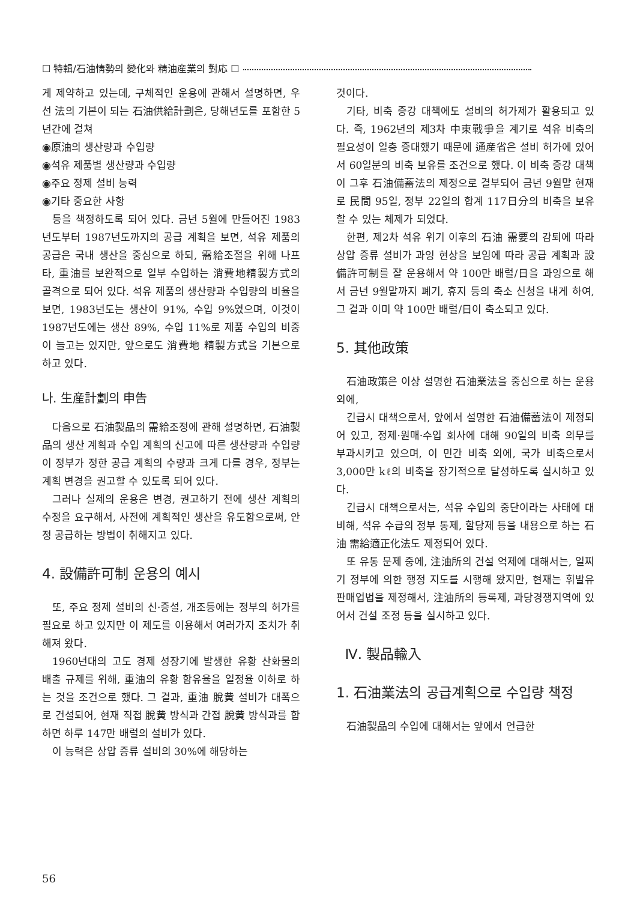☐ 特輯/石油情勢의 變化와 精油産業의 對応 ☐
게 제약하고 있는데, 구체적인 운용에 관해서 설명하면, 우선 法의 기본이 되는 石油供給計劃은, 당해년도를 포함한 5년간에 걸쳐
◉原油의 생산량과 수입량
◉석유 제품별 생산량과 수입량
◉주요 정제 설비 능력
◉기타 중요한 사항
등을 책정하도록 되어 있다. 금년 5월에 만들어진 1983년도부터 1987년도까지의 공급 계획을 보면, 석유 제품의 공급은 국내 생산을 중심으로 하되, 需給조절을 위해 나프타, 重油를 보완적으로 일부 수입하는 消費地精製方式의 골격으로 되어 있다. 석유 제품의 생산량과 수입량의 비율을 보면, 1983년도는 생산이 91%, 수입 9%였으며, 이것이 1987년도에는 생산 89%, 수입 11%로 제품 수입의 비중이 늘고는 있지만, 앞으로도 消費地 精製方式을 기본으로 하고 있다.
나. 生産計劃의 申告
다음으로 石油製品의 需給조정에 관해 설명하면, 石油製品의 생산 계획과 수입 계획의 신고에 따른 생산량과 수입량이 정부가 정한 공급 계획의 수량과 크게 다를 경우, 정부는 계획 변경을 권고할 수 있도록 되어 있다.
그러나 실제의 운용은 변경, 권고하기 전에 생산 계획의 수정을 요구해서, 사전에 계획적인 생산을 유도함으로써, 안정 공급하는 방법이 취해지고 있다.
4. 設備許可制 운용의 예시
또, 주요 정제 설비의 신·증설, 개조등에는 정부의 허가를 필요로 하고 있지만 이 제도를 이용해서 여러가지 조치가 취해져 왔다.
1960년대의 고도 경제 성장기에 발생한 유황 산화물의 배출 규제를 위해, 重油의 유황 함유율을 일정율 이하로 하는 것을 조건으로 했다. 그 결과, 重油 脫黄 설비가 대폭으로 건설되어, 현재 직접 脫黄 방식과 간접 脫黄 방식과를 합하면 하루 147만 배럴의 설비가 있다.
이 능력은 상압 증류 설비의 30%에 해당하는
것이다.
기타, 비축 증강 대책에도 설비의 허가제가 활용되고 있다. 즉, 1962년의 제3차 中東戰爭을 계기로 석유 비축의 필요성이 일층 증대했기 때문에 通産省은 설비 허가에 있어서 60일분의 비축 보유를 조건으로 했다. 이 비축 증강 대책이 그후 石油備蓄法의 제정으로 결부되어 금년 9월말 현재로 民間 95일, 정부 22일의 합계 117日分의 비축을 보유할 수 있는 체제가 되었다.
한편, 제2차 석유 위기 이후의 石油 需要의 감퇴에 따라 상압 증류 설비가 과잉 현상을 보임에 따라 공급 계획과 設備許可制를 잘 운용해서 약 100만 배럴/日을 과잉으로 해서 금년 9월말까지 폐기, 휴지 등의 축소 신청을 내게 하여, 그 결과 이미 약 100만 배럴/日이 축소되고 있다.
5. 其他政策
石油政策은 이상 설명한 石油業法을 중심으로 하는 운용외에,
긴급시 대책으로서, 앞에서 설명한 石油備蓄法이 제정되어 있고, 정제·원매·수입 회사에 대해 90일의 비축 의무를 부과시키고 있으며, 이 민간 비축 외에, 국가 비축으로서 3,000만 kℓ의 비축을 장기적으로 달성하도록 실시하고 있다.
긴급시 대책으로서는, 석유 수입의 중단이라는 사태에 대비해, 석유 수급의 정부 통제, 할당제 등을 내용으로 하는 石油 需給適正化法도 제정되어 있다.
또 유통 문제 중에, 注油所의 건설 억제에 대해서는, 일찌기 정부에 의한 행정 지도를 시행해 왔지만, 현재는 휘발유 판매업법을 제정해서, 注油所의 등록제, 과당경쟁지역에 있어서 건설 조정 등을 실시하고 있다.
Ⅳ. 製品輸入
1. 石油業法의 공급계획으로 수입량 책정
石油製品의 수입에 대해서는 앞에서 언급한
56